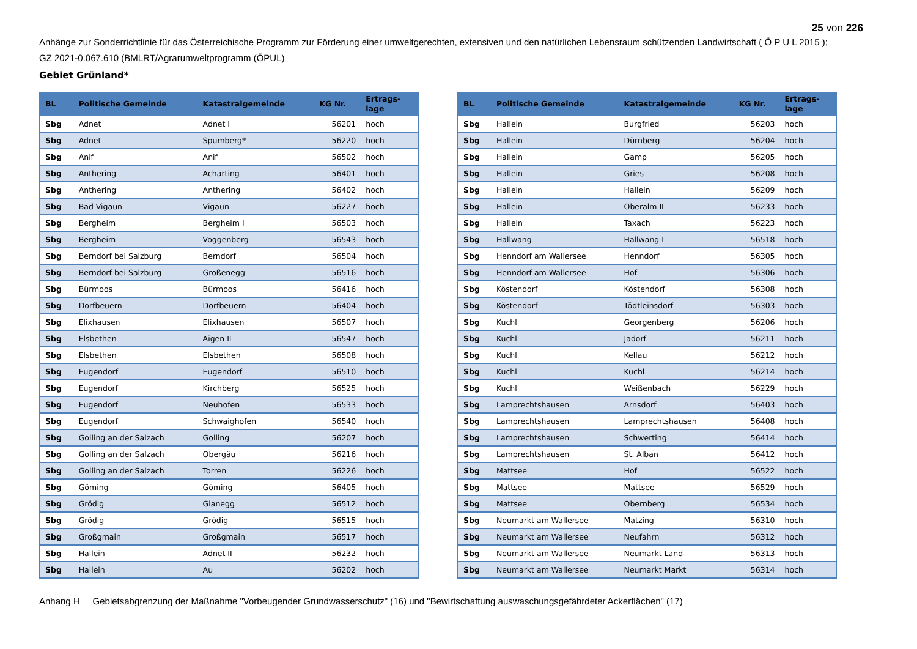25 von 226
Anhänge zur Sonderrichtlinie für das Österreichische Programm zur Förderung einer umweltgerechten, extensiven und den natürlichen Lebensraum schützenden Landwirtschaft ( Ö P U L 2015 );
GZ 2021-0.067.610 (BMLRT/Agrarumweltprogramm (ÖPUL)
Gebiet Grünland*
| BL | Politische Gemeinde | Katastralgemeinde | KG Nr. | Ertrags- lage |
| --- | --- | --- | --- | --- |
| Sbg | Adnet | Adnet I | 56201 | hoch |
| Sbg | Adnet | Spumberg* | 56220 | hoch |
| Sbg | Anif | Anif | 56502 | hoch |
| Sbg | Anthering | Acharting | 56401 | hoch |
| Sbg | Anthering | Anthering | 56402 | hoch |
| Sbg | Bad Vigaun | Vigaun | 56227 | hoch |
| Sbg | Bergheim | Bergheim I | 56503 | hoch |
| Sbg | Bergheim | Voggenberg | 56543 | hoch |
| Sbg | Berndorf bei Salzburg | Berndorf | 56504 | hoch |
| Sbg | Berndorf bei Salzburg | Großenegg | 56516 | hoch |
| Sbg | Bürmoos | Bürmoos | 56416 | hoch |
| Sbg | Dorfbeuern | Dorfbeuern | 56404 | hoch |
| Sbg | Elixhausen | Elixhausen | 56507 | hoch |
| Sbg | Elsbethen | Aigen II | 56547 | hoch |
| Sbg | Elsbethen | Elsbethen | 56508 | hoch |
| Sbg | Eugendorf | Eugendorf | 56510 | hoch |
| Sbg | Eugendorf | Kirchberg | 56525 | hoch |
| Sbg | Eugendorf | Neuhofen | 56533 | hoch |
| Sbg | Eugendorf | Schwaighofen | 56540 | hoch |
| Sbg | Golling an der Salzach | Golling | 56207 | hoch |
| Sbg | Golling an der Salzach | Obergäu | 56216 | hoch |
| Sbg | Golling an der Salzach | Torren | 56226 | hoch |
| Sbg | Göming | Göming | 56405 | hoch |
| Sbg | Grödig | Glanegg | 56512 | hoch |
| Sbg | Grödig | Grödig | 56515 | hoch |
| Sbg | Großgmain | Großgmain | 56517 | hoch |
| Sbg | Hallein | Adnet II | 56232 | hoch |
| Sbg | Hallein | Au | 56202 | hoch |
| BL | Politische Gemeinde | Katastralgemeinde | KG Nr. | Ertrags- lage |
| --- | --- | --- | --- | --- |
| Sbg | Hallein | Burgfried | 56203 | hoch |
| Sbg | Hallein | Dürnberg | 56204 | hoch |
| Sbg | Hallein | Gamp | 56205 | hoch |
| Sbg | Hallein | Gries | 56208 | hoch |
| Sbg | Hallein | Hallein | 56209 | hoch |
| Sbg | Hallein | Oberalm II | 56233 | hoch |
| Sbg | Hallein | Taxach | 56223 | hoch |
| Sbg | Hallwang | Hallwang I | 56518 | hoch |
| Sbg | Henndorf am Wallersee | Henndorf | 56305 | hoch |
| Sbg | Henndorf am Wallersee | Hof | 56306 | hoch |
| Sbg | Köstendorf | Köstendorf | 56308 | hoch |
| Sbg | Köstendorf | Tödtleinsdorf | 56303 | hoch |
| Sbg | Kuchl | Georgenberg | 56206 | hoch |
| Sbg | Kuchl | Jadorf | 56211 | hoch |
| Sbg | Kuchl | Kellau | 56212 | hoch |
| Sbg | Kuchl | Kuchl | 56214 | hoch |
| Sbg | Kuchl | Weißenbach | 56229 | hoch |
| Sbg | Lamprechtshausen | Arnsdorf | 56403 | hoch |
| Sbg | Lamprechtshausen | Lamprechtshausen | 56408 | hoch |
| Sbg | Lamprechtshausen | Schwerting | 56414 | hoch |
| Sbg | Lamprechtshausen | St. Alban | 56412 | hoch |
| Sbg | Mattsee | Hof | 56522 | hoch |
| Sbg | Mattsee | Mattsee | 56529 | hoch |
| Sbg | Mattsee | Obernberg | 56534 | hoch |
| Sbg | Neumarkt am Wallersee | Matzing | 56310 | hoch |
| Sbg | Neumarkt am Wallersee | Neufahrn | 56312 | hoch |
| Sbg | Neumarkt am Wallersee | Neumarkt Land | 56313 | hoch |
| Sbg | Neumarkt am Wallersee | Neumarkt Markt | 56314 | hoch |
Anhang H Gebietsabgrenzung der Maßnahme "Vorbeugender Grundwasserschutz" (16) und "Bewirtschaftung auswaschungsgefährdeter Ackerflächen" (17)